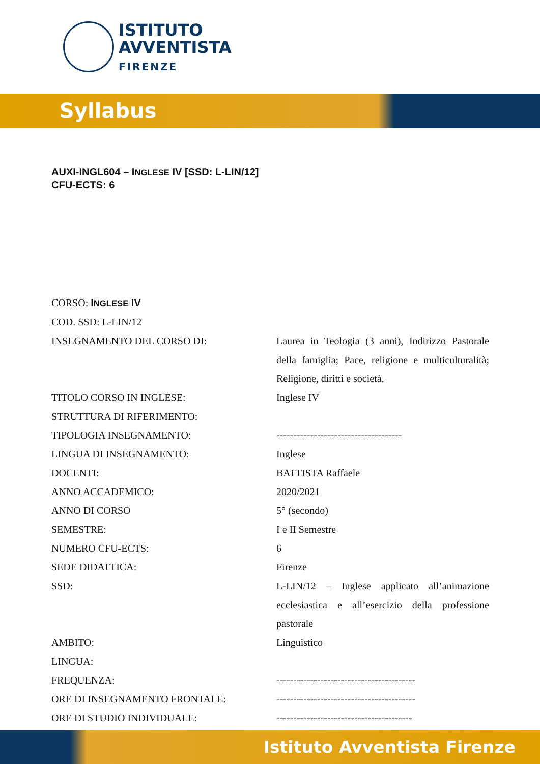ISTITUTO
AVVENTISTA
FIRENZE
Syllabus
AUXI-INGL604 – INGLESE IV [SSD: L-LIN/12]
CFU-ECTS: 6
| CORSO: I NGLESE IV | |
| COD. SSD: L-LIN/12 | |
| INSEGNAMENTO DEL CORSO DI: | Laurea in Teologia (3 anni), Indirizzo Pastorale della famiglia; Pace, religione e multiculturalità; Religione, diritti e società. |
| TITOLO CORSO IN INGLESE: | Inglese IV |
| STRUTTURA DI RIFERIMENTO: | |
| TIPOLOGIA INSEGNAMENTO: | ------------------------------------- |
| LINGUA DI INSEGNAMENTO: | Inglese |
| DOCENTI: | BATTISTA Raffaele |
| ANNO ACCADEMICO: | 2020/2021 |
| ANNO DI CORSO | 5° (secondo) |
| SEMESTRE: | I e II Semestre |
| NUMERO CFU-ECTS: | 6 |
| SEDE DIDATTICA: | Firenze |
| SSD: | L-LIN/12 – Inglese applicato all’animazione ecclesiastica e all’esercizio della professione pastorale |
| AMBITO: | Linguistico |
| LINGUA: | |
| FREQUENZA: | ----------------------------------------- |
| ORE DI INSEGNAMENTO FRONTALE: | ----------------------------------------- |
| ORE DI STUDIO INDIVIDUALE: | ---------------------------------------- |
Istituto Avventista Firenze